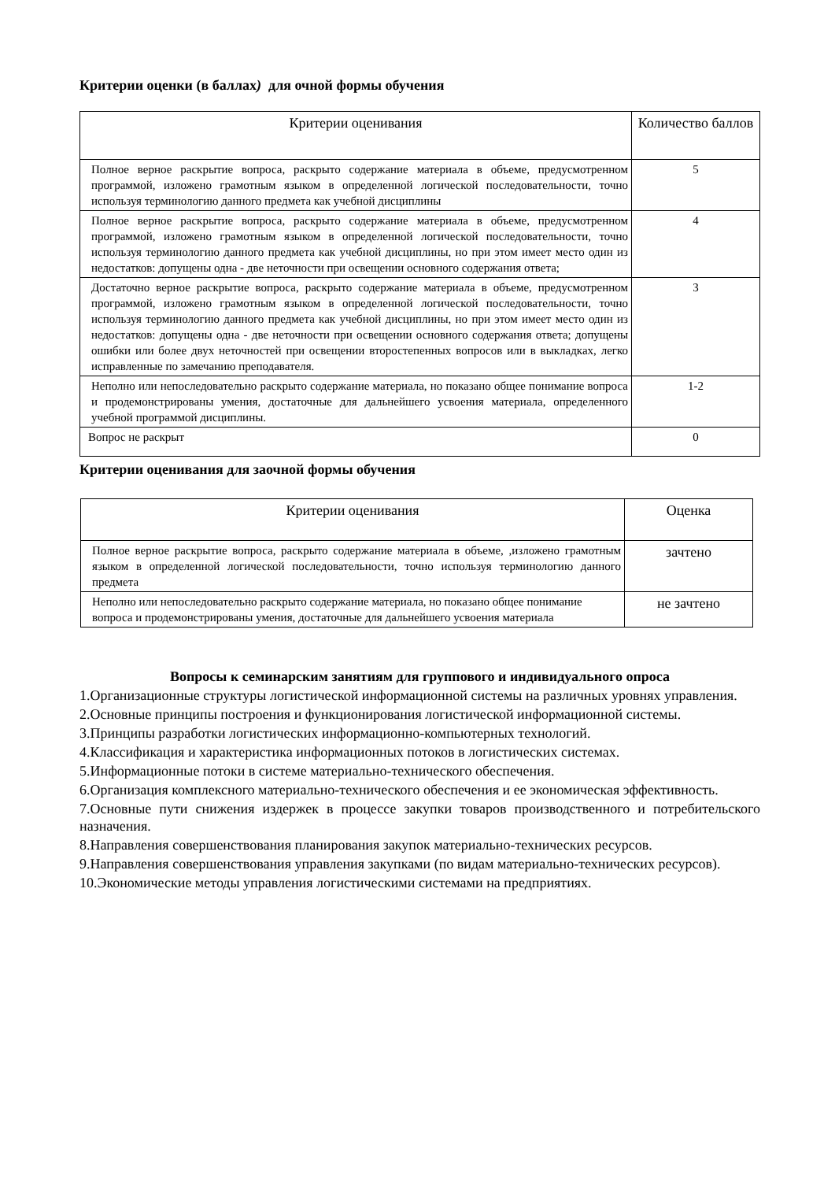Критерии оценки (в баллах) для очной формы обучения
| Критерии оценивания | Количество баллов |
| --- | --- |
| Полное верное раскрытие вопроса, раскрыто содержание материала в объеме, предусмотренном программой, изложено грамотным языком в определенной логической последовательности, точно используя терминологию данного предмета как учебной дисциплины | 5 |
| Полное верное раскрытие вопроса, раскрыто содержание материала в объеме, предусмотренном программой, изложено грамотным языком в определенной логической последовательности, точно используя терминологию данного предмета как учебной дисциплины, но при этом имеет место один из недостатков: допущены одна - две неточности при освещении основного содержания ответа; | 4 |
| Достаточно верное раскрытие вопроса, раскрыто содержание материала в объеме, предусмотренном программой, изложено грамотным языком в определенной логической последовательности, точно используя терминологию данного предмета как учебной дисциплины, но при этом имеет место один из недостатков: допущены одна - две неточности при освещении основного содержания ответа; допущены ошибки или более двух неточностей при освещении второстепенных вопросов или в выкладках, легко исправленные по замечанию преподавателя. | 3 |
| Неполно или непоследовательно раскрыто содержание материала, но показано общее понимание вопроса и продемонстрированы умения, достаточные для дальнейшего усвоения материала, определенного учебной программой дисциплины. | 1-2 |
| Вопрос не раскрыт | 0 |
Критерии оценивания для заочной формы обучения
| Критерии оценивания | Оценка |
| --- | --- |
| Полное верное раскрытие вопроса, раскрыто содержание материала в объеме, ,изложено грамотным языком в определенной логической последовательности, точно используя терминологию данного предмета | зачтено |
| Неполно или непоследовательно раскрыто содержание материала, но показано общее понимание вопроса и продемонстрированы умения, достаточные для дальнейшего усвоения материала | не зачтено |
Вопросы к семинарским занятиям для группового и индивидуального опроса
1.Организационные структуры логистической информационной системы на различных уровнях управления.
2.Основные принципы построения и функционирования логистической информационной системы.
3.Принципы разработки логистических информационно-компьютерных технологий.
4.Классификация и характеристика информационных потоков в логистических системах.
5.Информационные потоки в системе материально-технического обеспечения.
6.Организация комплексного материально-технического обеспечения и ее экономическая эффективность.
7.Основные пути снижения издержек в процессе закупки товаров производственного и потребительского назначения.
8.Направления совершенствования планирования закупок материально-технических ресурсов.
9.Направления совершенствования управления закупками (по видам материально-технических ресурсов).
10.Экономические методы управления логистическими системами на предприятиях.